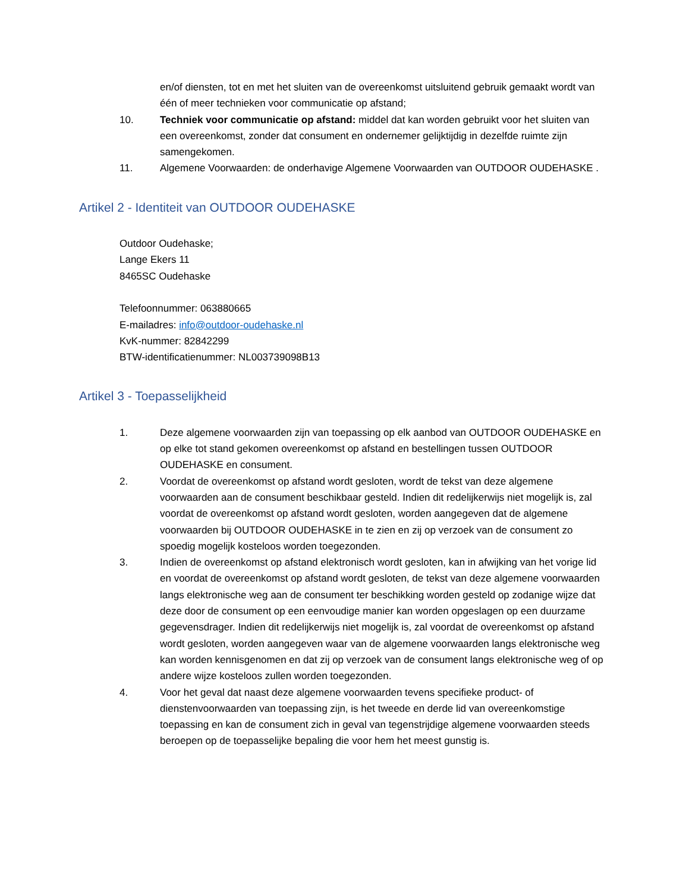en/of diensten, tot en met het sluiten van de overeenkomst uitsluitend gebruik gemaakt wordt van één of meer technieken voor communicatie op afstand;
10. Techniek voor communicatie op afstand: middel dat kan worden gebruikt voor het sluiten van een overeenkomst, zonder dat consument en ondernemer gelijktijdig in dezelfde ruimte zijn samengekomen.
11. Algemene Voorwaarden: de onderhavige Algemene Voorwaarden van OUTDOOR OUDEHASKE .
Artikel 2 - Identiteit van OUTDOOR OUDEHASKE
Outdoor Oudehaske;
Lange Ekers 11
8465SC Oudehaske
Telefoonnummer: 063880665
E-mailadres: info@outdoor-oudehaske.nl
KvK-nummer: 82842299
BTW-identificatienummer: NL003739098B13
Artikel 3 - Toepasselijkheid
1. Deze algemene voorwaarden zijn van toepassing op elk aanbod van OUTDOOR OUDEHASKE en op elke tot stand gekomen overeenkomst op afstand en bestellingen tussen OUTDOOR OUDEHASKE en consument.
2. Voordat de overeenkomst op afstand wordt gesloten, wordt de tekst van deze algemene voorwaarden aan de consument beschikbaar gesteld. Indien dit redelijkerwijs niet mogelijk is, zal voordat de overeenkomst op afstand wordt gesloten, worden aangegeven dat de algemene voorwaarden bij OUTDOOR OUDEHASKE in te zien en zij op verzoek van de consument zo spoedig mogelijk kosteloos worden toegezonden.
3. Indien de overeenkomst op afstand elektronisch wordt gesloten, kan in afwijking van het vorige lid en voordat de overeenkomst op afstand wordt gesloten, de tekst van deze algemene voorwaarden langs elektronische weg aan de consument ter beschikking worden gesteld op zodanige wijze dat deze door de consument op een eenvoudige manier kan worden opgeslagen op een duurzame gegevensdrager. Indien dit redelijkerwijs niet mogelijk is, zal voordat de overeenkomst op afstand wordt gesloten, worden aangegeven waar van de algemene voorwaarden langs elektronische weg kan worden kennisgenomen en dat zij op verzoek van de consument langs elektronische weg of op andere wijze kosteloos zullen worden toegezonden.
4. Voor het geval dat naast deze algemene voorwaarden tevens specifieke product- of dienstenvoorwaarden van toepassing zijn, is het tweede en derde lid van overeenkomstige toepassing en kan de consument zich in geval van tegenstrijdige algemene voorwaarden steeds beroepen op de toepasselijke bepaling die voor hem het meest gunstig is.